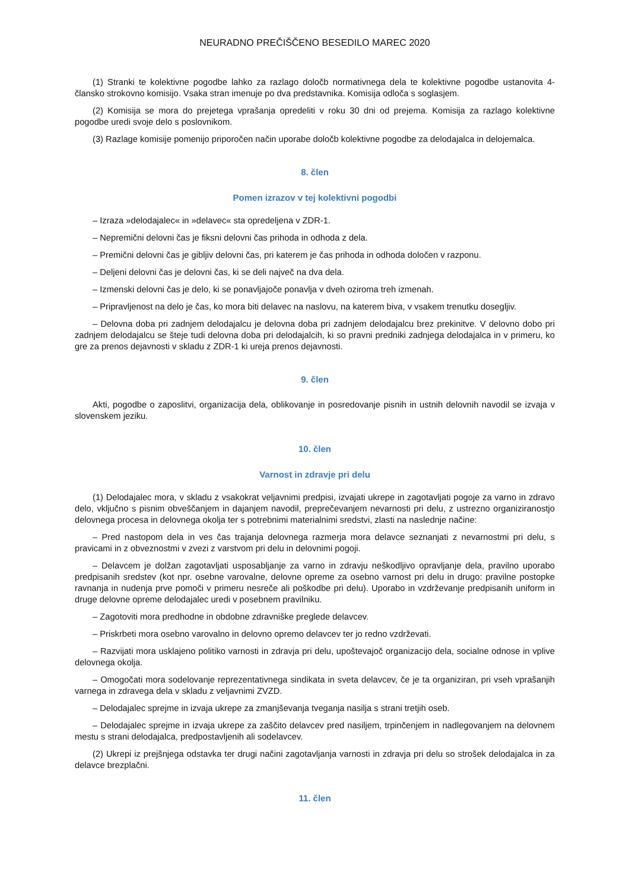NEURADNO PREČIŠČENO BESEDILO MAREC 2020
(1) Stranki te kolektivne pogodbe lahko za razlago določb normativnega dela te kolektivne pogodbe ustanovita 4-člansko strokovno komisijo. Vsaka stran imenuje po dva predstavnika. Komisija odloča s soglasjem.
(2) Komisija se mora do prejetega vprašanja opredeliti v roku 30 dni od prejema. Komisija za razlago kolektivne pogodbe uredi svoje delo s poslovnikom.
(3) Razlage komisije pomenijo priporočen način uporabe določb kolektivne pogodbe za delodajalca in delojemalca.
8. člen
Pomen izrazov v tej kolektivni pogodbi
– Izraza »delodajalec« in »delavec« sta opredeljena v ZDR-1.
– Nepremični delovni čas je fiksni delovni čas prihoda in odhoda z dela.
– Premični delovni čas je gibljiv delovni čas, pri katerem je čas prihoda in odhoda določen v razponu.
– Deljeni delovni čas je delovni čas, ki se deli največ na dva dela.
– Izmenski delovni čas je delo, ki se ponavljajoče ponavlja v dveh oziroma treh izmenah.
– Pripravljenost na delo je čas, ko mora biti delavec na naslovu, na katerem biva, v vsakem trenutku dosegljiv.
– Delovna doba pri zadnjem delodajalcu je delovna doba pri zadnjem delodajalcu brez prekinitve. V delovno dobo pri zadnjem delodajalcu se šteje tudi delovna doba pri delodajalcih, ki so pravni predniki zadnjega delodajalca in v primeru, ko gre za prenos dejavnosti v skladu z ZDR-1 ki ureja prenos dejavnosti.
9. člen
Akti, pogodbe o zaposlitvi, organizacija dela, oblikovanje in posredovanje pisnih in ustnih delovnih navodil se izvaja v slovenskem jeziku.
10. člen
Varnost in zdravje pri delu
(1) Delodajalec mora, v skladu z vsakokrat veljavnimi predpisi, izvajati ukrepe in zagotavljati pogoje za varno in zdravo delo, vključno s pisnim obveščanjem in dajanjem navodil, preprečevanjem nevarnosti pri delu, z ustrezno organiziranostjo delovnega procesa in delovnega okolja ter s potrebnimi materialnimi sredstvi, zlasti na naslednje načine:
– Pred nastopom dela in ves čas trajanja delovnega razmerja mora delavce seznanjati z nevarnostmi pri delu, s pravicami in z obveznostmi v zvezi z varstvom pri delu in delovnimi pogoji.
– Delavcem je dolžan zagotavljati usposabljanje za varno in zdravju neškodljivo opravljanje dela, pravilno uporabo predpisanih sredstev (kot npr. osebne varovalne, delovne opreme za osebno varnost pri delu in drugo: pravilne postopke ravnanja in nudenja prve pomoči v primeru nesreče ali poškodbe pri delu). Uporabo in vzdrževanje predpisanih uniform in druge delovne opreme delodajalec uredi v posebnem pravilniku.
– Zagotoviti mora predhodne in obdobne zdravniške preglede delavcev.
– Priskrbeti mora osebno varovalno in delovno opremo delavcev ter jo redno vzdrževati.
– Razvijati mora usklajeno politiko varnosti in zdravja pri delu, upoštevajoč organizacijo dela, socialne odnose in vplive delovnega okolja.
– Omogočati mora sodelovanje reprezentativnega sindikata in sveta delavcev, če je ta organiziran, pri vseh vprašanjih varnega in zdravega dela v skladu z veljavnimi ZVZD.
– Delodajalec sprejme in izvaja ukrepe za zmanjševanja tveganja nasilja s strani tretjih oseb.
– Delodajalec sprejme in izvaja ukrepe za zaščito delavcev pred nasiljem, trpinčenjem in nadlegovanjem na delovnem mestu s strani delodajalca, predpostavljenih ali sodelavcev.
(2) Ukrepi iz prejšnjega odstavka ter drugi načini zagotavljanja varnosti in zdravja pri delu so strošek delodajalca in za delavce brezplačni.
11. člen